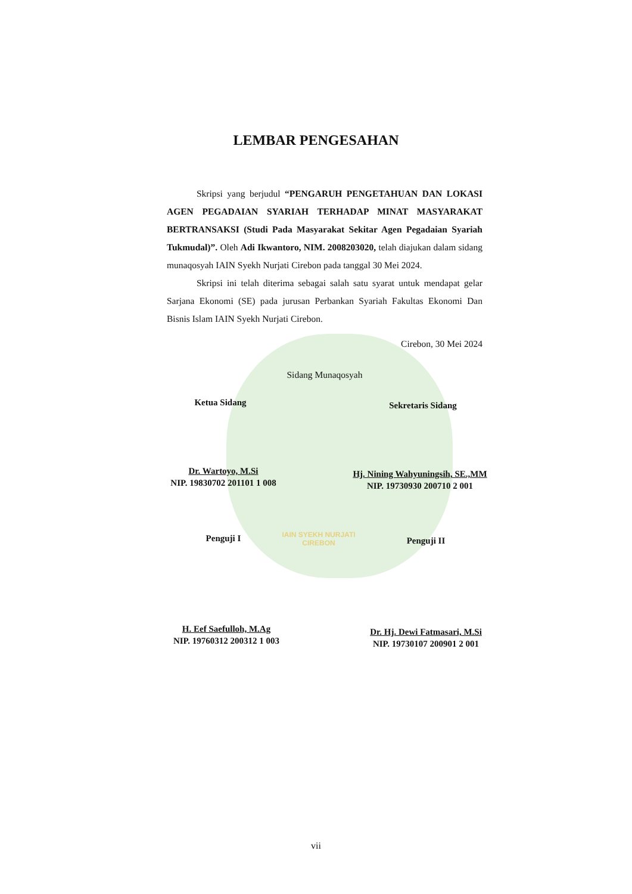IAIN SYEKH NURJATI
CIREBON
LEMBAR PENGESAHAN
Skripsi yang berjudul “PENGARUH PENGETAHUAN DAN LOKASI AGEN PEGADAIAN SYARIAH TERHADAP MINAT MASYARAKAT BERTRANSAKSI (Studi Pada Masyarakat Sekitar Agen Pegadaian Syariah Tukmudal)”. Oleh Adi Ikwantoro, NIM. 2008203020, telah diajukan dalam sidang munaqosyah IAIN Syekh Nurjati Cirebon pada tanggal 30 Mei 2024.
Skripsi ini telah diterima sebagai salah satu syarat untuk mendapat gelar Sarjana Ekonomi (SE) pada jurusan Perbankan Syariah Fakultas Ekonomi Dan Bisnis Islam IAIN Syekh Nurjati Cirebon.
Cirebon, 30 Mei 2024
Sidang Munaqosyah
Ketua Sidang Sekretaris Sidang
Dr. Wartoyo, M.Si
NIP. 19830702 201101 1 008
Hj. Nining Wahyuningsih, SE.,MM
NIP. 19730930 200710 2 001
Penguji I Penguji II
H. Eef Saefulloh, M.Ag
NIP. 19760312 200312 1 003
Dr. Hj. Dewi Fatmasari, M.Si
NIP. 19730107 200901 2 001
vii